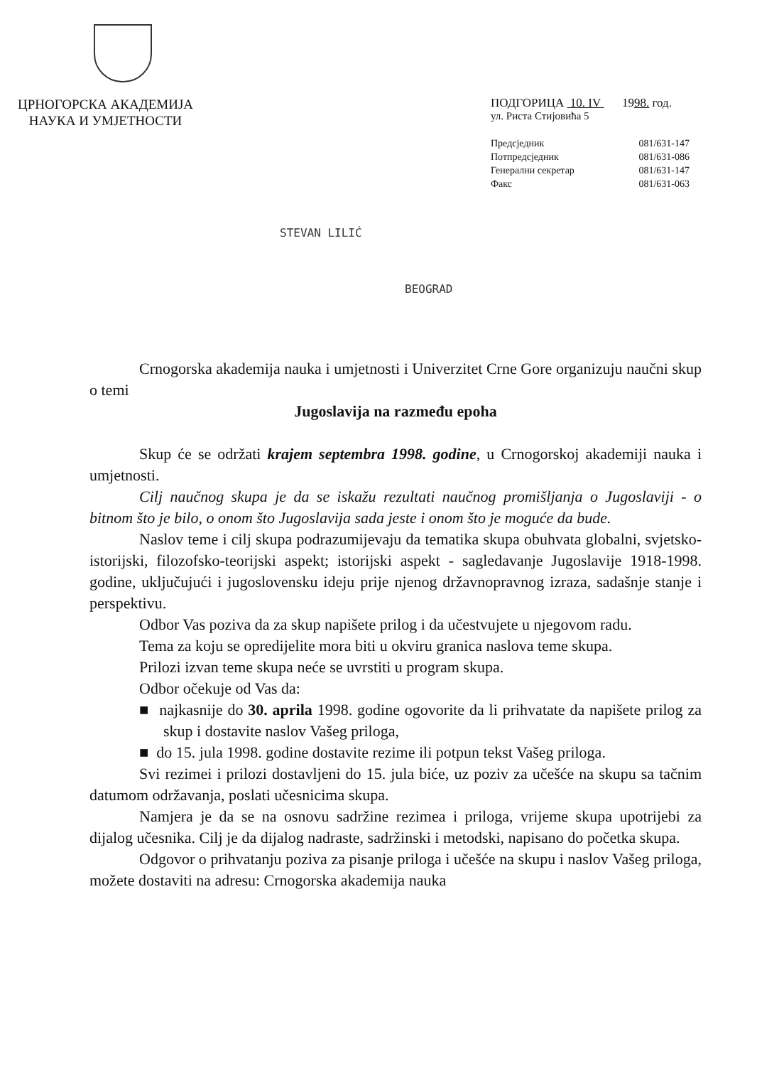ЦРНОГОРСКА АКАДЕМИЈА
НАУКА И УМЈЕТНОСТИ
ПОДГОРИЦА 10. IV 1998. год.
ул. Риста Стијовића 5
| Предсједник | 081/631-147 |
| Потпредсједник | 081/631-086 |
| Генерални секретар | 081/631-147 |
| Факс | 081/631-063 |
STEVAN LILIĆ
BEOGRAD
Crnogorska akademija nauka i umjetnosti i Univerzitet Crne Gore organizuju naučni skup o temi
Jugoslavija na razmeđu epoha
Skup će se održati krajem septembra 1998. godine, u Crnogorskoj akademiji nauka i umjetnosti.
Cilj naučnog skupa je da se iskažu rezultati naučnog promišljanja o Jugoslaviji - o bitnom što je bilo, o onom što Jugoslavija sada jeste i onom što je moguće da bude.
Naslov teme i cilj skupa podrazumijevaju da tematika skupa obuhvata globalni, svjetsko-istorijski, filozofsko-teorijski aspekt; istorijski aspekt - sagledavanje Jugoslavije 1918-1998. godine, uključujući i jugoslovensku ideju prije njenog državnopravnog izraza, sadašnje stanje i perspektivu.
Odbor Vas poziva da za skup napišete prilog i da učestvujete u njegovom radu.
Tema za koju se opredijelite mora biti u okviru granica naslova teme skupa.
Prilozi izvan teme skupa neće se uvrstiti u program skupa.
Odbor očekuje od Vas da:
■ najkasnije do 30. aprila 1998. godine ogovorite da li prihvatate da napišete prilog za skup i dostavite naslov Vašeg priloga,
■ do 15. jula 1998. godine dostavite rezime ili potpun tekst Vašeg priloga.
Svi rezimei i prilozi dostavljeni do 15. jula biće, uz poziv za učešće na skupu sa tačnim datumom održavanja, poslati učesnicima skupa.
Namjera je da se na osnovu sadržine rezimea i priloga, vrijeme skupa upotrijebi za dijalog učesnika. Cilj je da dijalog nadraste, sadržinski i metodski, napisano do početka skupa.
Odgovor o prihvatanju poziva za pisanje priloga i učešće na skupu i naslov Vašeg priloga, možete dostaviti na adresu: Crnogorska akademija nauka